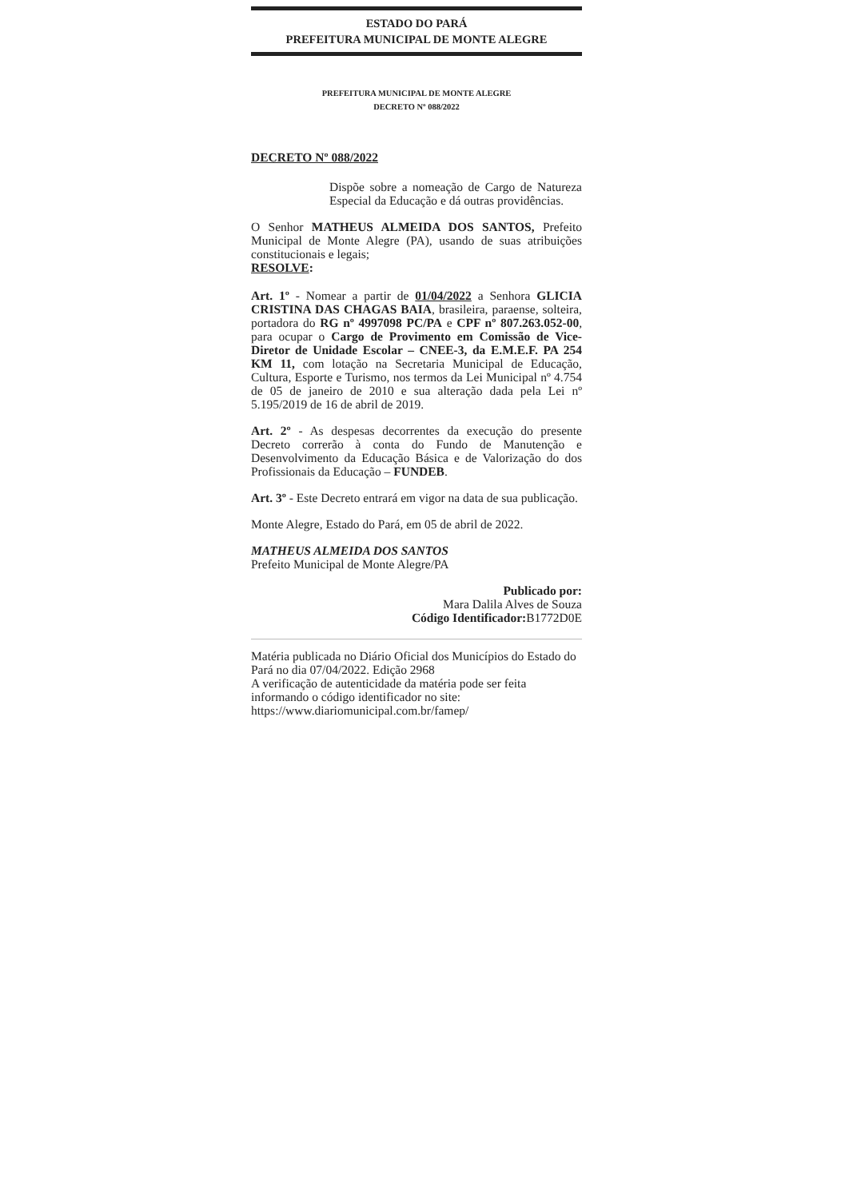ESTADO DO PARÁ
PREFEITURA MUNICIPAL DE MONTE ALEGRE
PREFEITURA MUNICIPAL DE MONTE ALEGRE
DECRETO Nº 088/2022
DECRETO Nº 088/2022
Dispõe sobre a nomeação de Cargo de Natureza Especial da Educação e dá outras providências.
O Senhor MATHEUS ALMEIDA DOS SANTOS, Prefeito Municipal de Monte Alegre (PA), usando de suas atribuições constitucionais e legais;
RESOLVE:
Art. 1º - Nomear a partir de 01/04/2022 a Senhora GLICIA CRISTINA DAS CHAGAS BAIA, brasileira, paraense, solteira, portadora do RG nº 4997098 PC/PA e CPF nº 807.263.052-00, para ocupar o Cargo de Provimento em Comissão de Vice-Diretor de Unidade Escolar – CNEE-3, da E.M.E.F. PA 254 KM 11, com lotação na Secretaria Municipal de Educação, Cultura, Esporte e Turismo, nos termos da Lei Municipal nº 4.754 de 05 de janeiro de 2010 e sua alteração dada pela Lei nº 5.195/2019 de 16 de abril de 2019.
Art. 2º - As despesas decorrentes da execução do presente Decreto correrão à conta do Fundo de Manutenção e Desenvolvimento da Educação Básica e de Valorização do dos Profissionais da Educação – FUNDEB.
Art. 3º - Este Decreto entrará em vigor na data de sua publicação.
Monte Alegre, Estado do Pará, em 05 de abril de 2022.
MATHEUS ALMEIDA DOS SANTOS
Prefeito Municipal de Monte Alegre/PA
Publicado por:
Mara Dalila Alves de Souza
Código Identificador: B1772D0E
Matéria publicada no Diário Oficial dos Municípios do Estado do Pará no dia 07/04/2022. Edição 2968
A verificação de autenticidade da matéria pode ser feita informando o código identificador no site:
https://www.diariomunicipal.com.br/famep/